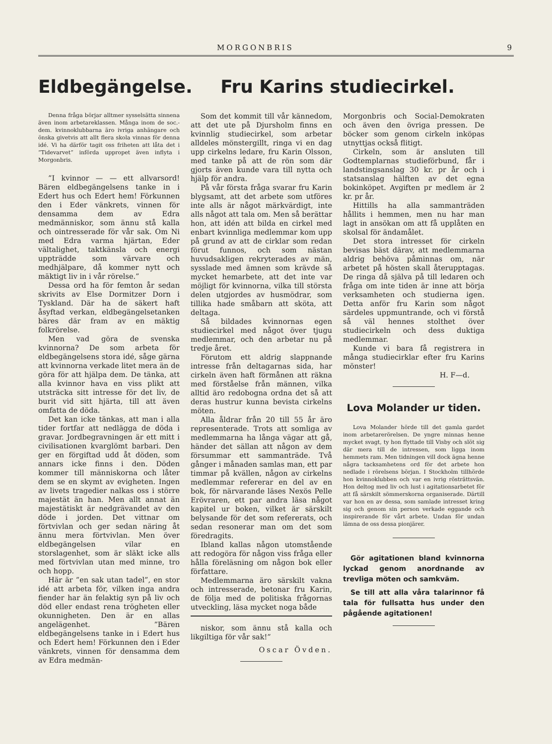MORGONBRIS 9
Eldbegängelse.
Denna fråga börjar alltmer sysselsätta sinnena även inom arbetareklassen. Många inom de soc.-dem. kvinnoklubbarna äro ivriga anhängare och önska givetvis att allt flera skola vinnas för denna idé. Vi ha därför tagit oss friheten att låta det i ”Tidevarvet” införda uppropet även inflyta i Morgonbris.
”I kvinnor — — ett allvarsord! Bären eldbegängelsens tanke in i Edert hus och Edert hem! Förkunnen den i Eder vänkrets, vinnen för densamma dem av Edra medmänniskor, som ännu stå kalla och ointresserade för vår sak. Om Ni med Edra varma hjärtan, Eder vältalighet, taktkänsla och energi uppträdde som värvare och medhjälpare, då kommer nytt och mäktigt liv in i vår rörelse.”
Dessa ord ha för femton år sedan skrivits av Else Dormitzer Dorn i Tyskland. Där ha de säkert haft åsyftad verkan, eldbegängelsetanken bäres där fram av en mäktig folkrörelse.
Men vad göra de svenska kvinnorna? De som arbeta för eldbegängelsens stora idé, såge gärna att kvinnorna verkade litet mera än de göra för att hjälpa dem. De tänka, att alla kvinnor hava en viss plikt att utsträcka sitt intresse för det liv, de burit vid sitt hjärta, till att även omfatta de döda.
Det kan icke tänkas, att man i alla tider fortfar att nedlägga de döda i gravar. Jordbegravningen är ett mitt i civilisationen kvarglömt barbari. Den ger en förgiftad udd åt döden, som annars icke finns i den. Döden kommer till människorna och låter dem se en skymt av evigheten. Ingen av livets tragedier nalkas oss i större majestät än han. Men allt annat än majestätiskt är nedgrävandet av den döde i jorden. Det vittnar om förtvivlan och ger sedan näring åt ännu mera förtvivlan. Men över eldbegängelsen vilar en storslagenhet, som är släkt icke alls med förtvivlan utan med minne, tro och hopp.
Här är ”en sak utan tadel”, en stor idé att arbeta för, vilken inga andra fiender har än felaktig syn på liv och död eller endast rena trögheten eller okunnigheten. Den är en allas angelägenhet. ”Bären eldbegängelsens tanke in i Edert hus och Edert hem! Förkunnen den i Eder vänkrets, vinnen för densamma dem av Edra medmän-
Fru Karins studiecirkel.
Som det kommit till vår kännedom, att det ute på Djursholm finns en kvinnlig studiecirkel, som arbetar alldeles mönstergillt, ringa vi en dag upp cirkelns ledare, fru Karin Olsson, med tanke på att de rön som där gjorts även kunde vara till nytta och hjälp för andra.
På vår första fråga svarar fru Karin blygsamt, att det arbete som utföres inte alls är något märkvärdigt, inte alls något att tala om. Men så berättar hon, att idén att bilda en cirkel med enbart kvinnliga medlemmar kom upp på grund av att de cirklar som redan förut funnos, och som nästan huvudsakligen rekryterades av män, sysslade med ämnen som krävde så mycket hemarbete, att det inte var möjligt för kvinnorna, vilka till största delen utgjordes av husmödrar, som tillika hade småbarn att sköta, att deltaga.
Så bildades kvinnornas egen studiecirkel med något över tjugu medlemmar, och den arbetar nu på tredje året.
Förutom ett aldrig slappnande intresse från deltagarnas sida, har cirkeln även haft förmånen att räkna med förståelse från männen, vilka alltid äro redobogna ordna det så att deras hustrur kunna bevista cirkelns möten.
Alla åldrar från 20 till 55 år äro representerade. Trots att somliga av medlemmarna ha långa vägar att gå, händer det sällan att någon av dem försummar ett sammanträde. Två gånger i månaden samlas man, ett par timmar på kvällen, någon av cirkelns medlemmar refererar en del av en bok, för närvarande läses Nexös Pelle Erövraren, ett par andra läsa något kapitel ur boken, vilket är särskilt belysande för det som refererats, och sedan resonerar man om det som föredragits.
Ibland kallas någon utomstående att redogöra för någon viss fråga eller hålla föreläsning om någon bok eller författare.
Medlemmarna äro särskilt vakna och intresserade, betonar fru Karin, de följa med de politiska frågornas utveckling, läsa mycket noga både
niskor, som ännu stå kalla och likgiltiga för vår sak!”
Oscar Övden.
Morgonbris och Social-Demokraten och även den övriga pressen. De böcker som genom cirkeln inköpas utnyttjas också flitigt.
Cirkeln, som är ansluten till Godtemplarnas studieförbund, får i landstingsanslag 30 kr. pr år och i statsanslag hälften av det egna bokinköpet. Avgiften pr medlem är 2 kr. pr år.
Hittills ha alla sammanträden hållits i hemmen, men nu har man lagt in ansökan om att få upplåten en skolsal för ändamålet.
Det stora intresset för cirkeln bevisas bäst därav, att medlemmarna aldrig behöva påminnas om, när arbetet på hösten skall återupptagas. De ringa då själva på till ledaren och fråga om inte tiden är inne att börja verksamheten och studierna igen. Detta anför fru Karin som något särdeles uppmuntrande, och vi förstå så väl hennes stolthet över studiecirkeln och dess duktiga medlemmar.
Kunde vi bara få registrera in många studiecirklar efter fru Karins mönster!
H. F—d.
Lova Molander ur tiden.
Lova Molander hörde till det gamla gardet inom arbetarerörelsen. De yngre minnas henne mycket svagt, ty hon flyttade till Visby och slöt sig där mera till de intressen, som ligga inom hemmets ram. Men tidningen vill dock ägna henne några tacksamhetens ord för det arbete hon nedlade i rörelsens början. I Stockholm tillhörde hon kvinnoklubben och var en ivrig rösträttsvän. Hon deltog med liv och lust i agitationsarbetet för att få särskilt sömmerskorna organiserade. Därtill var hon en av dessa, som samlade intresset kring sig och genom sin person verkade eggande och inspirerande för vårt arbete. Undan för undan lämna de oss dessa pionjärer.
Gör agitationen bland kvinnorna lyckad genom anordnande av trevliga möten och samkväm.
Se till att alla våra talarinnor få tala för fullsatta hus under den pågående agitationen!